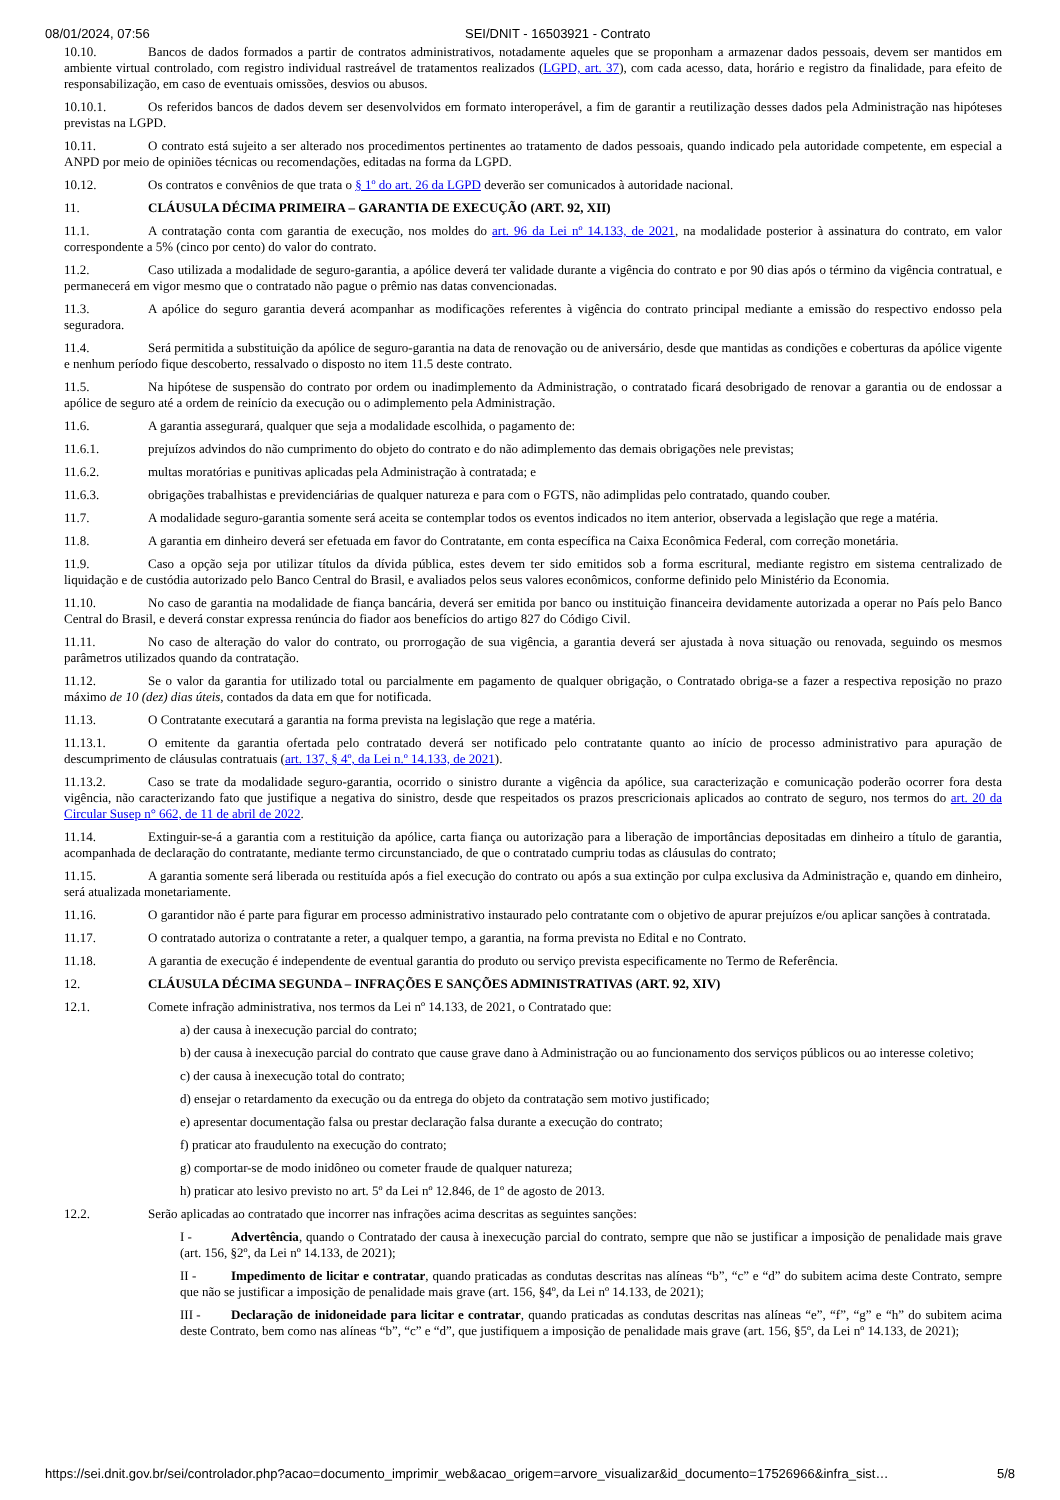08/01/2024, 07:56 SEI/DNIT - 16503921 - Contrato
10.10. Bancos de dados formados a partir de contratos administrativos, notadamente aqueles que se proponham a armazenar dados pessoais, devem ser mantidos em ambiente virtual controlado, com registro individual rastreável de tratamentos realizados (LGPD, art. 37), com cada acesso, data, horário e registro da finalidade, para efeito de responsabilização, em caso de eventuais omissões, desvios ou abusos.
10.10.1. Os referidos bancos de dados devem ser desenvolvidos em formato interoperável, a fim de garantir a reutilização desses dados pela Administração nas hipóteses previstas na LGPD.
10.11. O contrato está sujeito a ser alterado nos procedimentos pertinentes ao tratamento de dados pessoais, quando indicado pela autoridade competente, em especial a ANPD por meio de opiniões técnicas ou recomendações, editadas na forma da LGPD.
10.12. Os contratos e convênios de que trata o § 1º do art. 26 da LGPD deverão ser comunicados à autoridade nacional.
11. CLÁUSULA DÉCIMA PRIMEIRA – GARANTIA DE EXECUÇÃO (ART. 92, XII)
11.1. A contratação conta com garantia de execução, nos moldes do art. 96 da Lei nº 14.133, de 2021, na modalidade posterior à assinatura do contrato, em valor correspondente a 5% (cinco por cento) do valor do contrato.
11.2. Caso utilizada a modalidade de seguro-garantia, a apólice deverá ter validade durante a vigência do contrato e por 90 dias após o término da vigência contratual, e permanecerá em vigor mesmo que o contratado não pague o prêmio nas datas convencionadas.
11.3. A apólice do seguro garantia deverá acompanhar as modificações referentes à vigência do contrato principal mediante a emissão do respectivo endosso pela seguradora.
11.4. Será permitida a substituição da apólice de seguro-garantia na data de renovação ou de aniversário, desde que mantidas as condições e coberturas da apólice vigente e nenhum período fique descoberto, ressalvado o disposto no item 11.5 deste contrato.
11.5. Na hipótese de suspensão do contrato por ordem ou inadimplemento da Administração, o contratado ficará desobrigado de renovar a garantia ou de endossar a apólice de seguro até a ordem de reinício da execução ou o adimplemento pela Administração.
11.6. A garantia assegurará, qualquer que seja a modalidade escolhida, o pagamento de:
11.6.1. prejuízos advindos do não cumprimento do objeto do contrato e do não adimplemento das demais obrigações nele previstas;
11.6.2. multas moratórias e punitivas aplicadas pela Administração à contratada; e
11.6.3. obrigações trabalhistas e previdenciárias de qualquer natureza e para com o FGTS, não adimplidas pelo contratado, quando couber.
11.7. A modalidade seguro-garantia somente será aceita se contemplar todos os eventos indicados no item anterior, observada a legislação que rege a matéria.
11.8. A garantia em dinheiro deverá ser efetuada em favor do Contratante, em conta específica na Caixa Econômica Federal, com correção monetária.
11.9. Caso a opção seja por utilizar títulos da dívida pública, estes devem ter sido emitidos sob a forma escritural, mediante registro em sistema centralizado de liquidação e de custódia autorizado pelo Banco Central do Brasil, e avaliados pelos seus valores econômicos, conforme definido pelo Ministério da Economia.
11.10. No caso de garantia na modalidade de fiança bancária, deverá ser emitida por banco ou instituição financeira devidamente autorizada a operar no País pelo Banco Central do Brasil, e deverá constar expressa renúncia do fiador aos benefícios do artigo 827 do Código Civil.
11.11. No caso de alteração do valor do contrato, ou prorrogação de sua vigência, a garantia deverá ser ajustada à nova situação ou renovada, seguindo os mesmos parâmetros utilizados quando da contratação.
11.12. Se o valor da garantia for utilizado total ou parcialmente em pagamento de qualquer obrigação, o Contratado obriga-se a fazer a respectiva reposição no prazo máximo de 10 (dez) dias úteis, contados da data em que for notificada.
11.13. O Contratante executará a garantia na forma prevista na legislação que rege a matéria.
11.13.1. O emitente da garantia ofertada pelo contratado deverá ser notificado pelo contratante quanto ao início de processo administrativo para apuração de descumprimento de cláusulas contratuais (art. 137, § 4º, da Lei n.º 14.133, de 2021).
11.13.2. Caso se trate da modalidade seguro-garantia, ocorrido o sinistro durante a vigência da apólice, sua caracterização e comunicação poderão ocorrer fora desta vigência, não caracterizando fato que justifique a negativa do sinistro, desde que respeitados os prazos prescricionais aplicados ao contrato de seguro, nos termos do art. 20 da Circular Susep n° 662, de 11 de abril de 2022.
11.14. Extinguir-se-á a garantia com a restituição da apólice, carta fiança ou autorização para a liberação de importâncias depositadas em dinheiro a título de garantia, acompanhada de declaração do contratante, mediante termo circunstanciado, de que o contratado cumpriu todas as cláusulas do contrato;
11.15. A garantia somente será liberada ou restituída após a fiel execução do contrato ou após a sua extinção por culpa exclusiva da Administração e, quando em dinheiro, será atualizada monetariamente.
11.16. O garantidor não é parte para figurar em processo administrativo instaurado pelo contratante com o objetivo de apurar prejuízos e/ou aplicar sanções à contratada.
11.17. O contratado autoriza o contratante a reter, a qualquer tempo, a garantia, na forma prevista no Edital e no Contrato.
11.18. A garantia de execução é independente de eventual garantia do produto ou serviço prevista especificamente no Termo de Referência.
12. CLÁUSULA DÉCIMA SEGUNDA – INFRAÇÕES E SANÇÕES ADMINISTRATIVAS (ART. 92, XIV)
12.1. Comete infração administrativa, nos termos da Lei nº 14.133, de 2021, o Contratado que:
a) der causa à inexecução parcial do contrato;
b) der causa à inexecução parcial do contrato que cause grave dano à Administração ou ao funcionamento dos serviços públicos ou ao interesse coletivo;
c) der causa à inexecução total do contrato;
d) ensejar o retardamento da execução ou da entrega do objeto da contratação sem motivo justificado;
e) apresentar documentação falsa ou prestar declaração falsa durante a execução do contrato;
f) praticar ato fraudulento na execução do contrato;
g) comportar-se de modo inidôneo ou cometer fraude de qualquer natureza;
h) praticar ato lesivo previsto no art. 5º da Lei nº 12.846, de 1º de agosto de 2013.
12.2. Serão aplicadas ao contratado que incorrer nas infrações acima descritas as seguintes sanções:
I - Advertência, quando o Contratado der causa à inexecução parcial do contrato, sempre que não se justificar a imposição de penalidade mais grave (art. 156, §2º, da Lei nº 14.133, de 2021);
II - Impedimento de licitar e contratar, quando praticadas as condutas descritas nas alíneas “b”, “c” e “d” do subitem acima deste Contrato, sempre que não se justificar a imposição de penalidade mais grave (art. 156, §4º, da Lei nº 14.133, de 2021);
III - Declaração de inidoneidade para licitar e contratar, quando praticadas as condutas descritas nas alíneas “e”, “f”, “g” e “h” do subitem acima deste Contrato, bem como nas alíneas “b”, “c” e “d”, que justifiquem a imposição de penalidade mais grave (art. 156, §5º, da Lei nº 14.133, de 2021);
https://sei.dnit.gov.br/sei/controlador.php?acao=documento_imprimir_web&acao_origem=arvore_visualizar&id_documento=17526966&infra_sist… 5/8